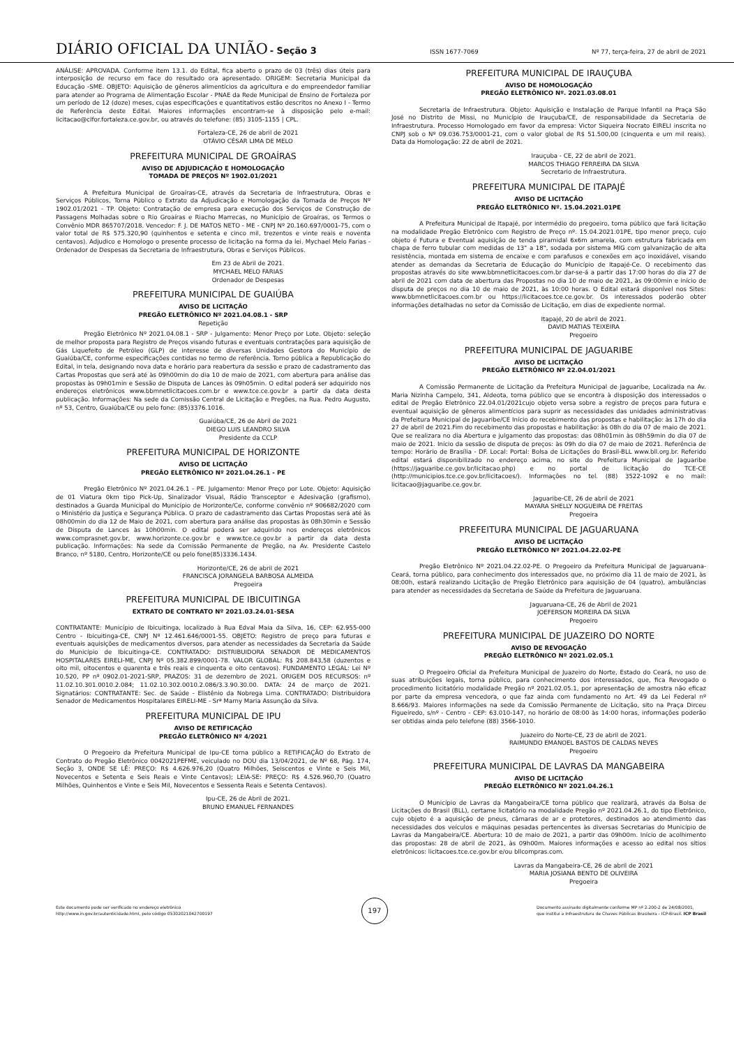DIÁRIO OFICIAL DA UNIÃO - Seção 3 ISSN 1677-7069 Nº 77, terça-feira, 27 de abril de 2021
ANÁLISE: APROVADA. Conforme item 13.1. do Edital, fica aberto o prazo de 03 (três) dias úteis para interposição de recurso em face do resultado ora apresentado. ORIGEM: Secretaria Municipal da Educação -SME. OBJETO: Aquisição de gêneros alimentícios da agricultura e do empreendedor familiar para atender ao Programa de Alimentação Escolar - PNAE da Rede Municipal de Ensino de Fortaleza por um período de 12 (doze) meses, cujas especificações e quantitativos estão descritos no Anexo I - Termo de Referência deste Edital. Maiores informações encontram-se à disposição pelo e-mail: licitacao@clfor.fortaleza.ce.gov.br, ou através do telefone: (85) 3105-1155 | CPL.
Fortaleza-CE, 26 de abril de 2021
OTÁVIO CÉSAR LIMA DE MELO
PREFEITURA MUNICIPAL DE GROAÍRAS
AVISO DE ADJUDICAÇÃO E HOMOLOGAÇÃO
TOMADA DE PREÇOS Nº 1902.01/2021
A Prefeitura Municipal de Groaíras-CE, através da Secretaria de Infraestrutura, Obras e Serviços Públicos, Torna Público o Extrato da Adjudicação e Homologação da Tomada de Preços Nº 1902.01/2021 - TP. Objeto: Contratação de empresa para execução dos Serviços de Construção de Passagens Molhadas sobre o Rio Groaíras e Riacho Marrecas, no Município de Groaíras, os Termos o Convênio MDR 865707/2018. Vencedor: F. J. DE MATOS NETO - ME - CNPJ Nº 20.160.697/0001-75, com o valor total de R$ 575.320,90 (quinhentos e setenta e cinco mil, trezentos e vinte reais e noventa centavos). Adjudico e Homologo o presente processo de licitação na forma da lei. Mychael Melo Farias - Ordenador de Despesas da Secretaria de Infraestrutura, Obras e Serviços Públicos.
Em 23 de Abril de 2021.
MYCHAEL MELO FARIAS
Ordenador de Despesas
PREFEITURA MUNICIPAL DE GUAIÚBA
AVISO DE LICITAÇÃO
PREGÃO ELETRÔNICO Nº 2021.04.08.1 - SRP
Repetição
Pregão Eletrônico Nº 2021.04.08.1 - SRP - Julgamento: Menor Preço por Lote. Objeto: seleção de melhor proposta para Registro de Preços visando futuras e eventuais contratações para aquisição de Gás Liquefeito de Petróleo (GLP) de interesse de diversas Unidades Gestora do Município de Guaiúba/CE, conforme especificações contidas no termo de referência. Torno pública a Republicação do Edital, in tela, designando nova data e horário para reabertura da sessão e prazo de cadastramento das Cartas Propostas que será até às 09h00min do dia 10 de maio de 2021, com abertura para análise das propostas às 09h01min e Sessão de Disputa de Lances às 09h05min. O edital poderá ser adquirido nos endereços eletrônicos www.bbmnetlicitacoes.com.br e www.tce.ce.gov.br a partir da data desta publicação. Informações: Na sede da Comissão Central de Licitação e Pregões, na Rua. Pedro Augusto, nº 53, Centro, Guaiúba/CE ou pelo fone: (85)3376.1016.
Guaiúba/CE, 26 de Abril de 2021
DIEGO LUIS LEANDRO SILVA
Presidente da CCLP
PREFEITURA MUNICIPAL DE HORIZONTE
AVISO DE LICITAÇÃO
PREGÃO ELETRÔNICO Nº 2021.04.26.1 - PE
Pregão Eletrônico Nº 2021.04.26.1 - PE. Julgamento: Menor Preço por Lote. Objeto: Aquisição de 01 Viatura 0km tipo Pick-Up, Sinalizador Visual, Rádio Transceptor e Adesivação (grafismo), destinados a Guarda Municipal do Município de Horizonte/Ce, conforme convênio nº 906682/2020 com o Ministério da Justiça e Segurança Pública. O prazo de cadastramento das Cartas Propostas será até às 08h00min do dia 12 de Maio de 2021, com abertura para análise das propostas às 08h30min e Sessão de Disputa de Lances às 10h00min. O edital poderá ser adquirido nos endereços eletrônicos www.comprasnet.gov.br, www.horizonte.ce.gov.br e www.tce.ce.gov.br a partir da data desta publicação. Informações: Na sede da Comissão Permanente de Pregão, na Av. Presidente Castelo Branco, nº 5180, Centro, Horizonte/CE ou pelo fone(85)3336.1434.
Horizonte/CE, 26 de abril de 2021
FRANCISCA JORANGELA BARBOSA ALMEIDA
Pregoeira
PREFEITURA MUNICIPAL DE IBICUITINGA
EXTRATO DE CONTRATO Nº 2021.03.24.01-SESA
CONTRATANTE: Município de Ibicuitinga, localizado à Rua Edval Maia da Silva, 16, CEP: 62.955-000 Centro - Ibicuitinga-CE, CNPJ Nº 12.461.646/0001-55. OBJETO: Registro de preço para futuras e eventuais aquisições de medicamentos diversos, para atender as necessidades da Secretaria da Saúde do Município de Ibicuitinga-CE. CONTRATADO: DISTRIBUIDORA SENADOR DE MEDICAMENTOS HOSPITALARES EIRELI-ME, CNPJ Nº 05.382.899/0001-78. VALOR GLOBAL: R$ 208.843,58 (duzentos e oito mil, oitocentos e quarenta e três reais e cinquenta e oito centavos). FUNDAMENTO LEGAL: Lei Nº 10.520, PP nº 0902.01-2021-SRP, PRAZOS: 31 de dezembro de 2021. ORIGEM DOS RECURSOS: nº 11.02.10.301.0010.2.084; 11.02.10.302.0010.2.086/3.3.90.30.00. DATA: 24 de março de 2021. Signatários: CONTRATANTE: Sec. de Saúde - Elistênio da Nobrega Lima. CONTRATADO: Distribuidora Senador de Medicamentos Hospitalares EIRELI-ME - Srª Marny Maria Assunção da Silva.
PREFEITURA MUNICIPAL DE IPU
AVISO DE RETIFICAÇÃO
PREGÃO ELETRÔNICO Nº 4/2021
O Pregoeiro da Prefeitura Municipal de Ipu-CE torna público a RETIFICAÇÃO do Extrato de Contrato do Pregão Eletrônico 0042021PEFME, veiculado no DOU dia 13/04/2021, de Nº 68, Pág. 174, Seção 3, ONDE SE LÊ: PREÇO: R$ 4.626.976,20 (Quatro Milhões, Seiscentos e Vinte e Seis Mil, Novecentos e Setenta e Seis Reais e Vinte Centavos); LEIA-SE: PREÇO: R$ 4.526.960,70 (Quatro Milhões, Quinhentos e Vinte e Seis Mil, Novecentos e Sessenta Reais e Setenta Centavos).
Ipu-CE, 26 de Abril de 2021.
BRUNO EMANUEL FERNANDES
PREFEITURA MUNICIPAL DE IRAUÇUBA
AVISO DE HOMOLOGAÇÃO
PREGÃO ELETRÔNICO Nº. 2021.03.08.01
Secretaria de Infraestrutura. Objeto: Aquisição e Instalação de Parque Infantil na Praça São José no Distrito de Missi, no Município de Irauçuba/CE, de responsabilidade da Secretaria de Infraestrutura. Processo Homologado em favor da empresa: Victor Siqueira Nocrato EIRELI inscrita no CNPJ sob o Nº 09.036.753/0001-21, com o valor global de R$ 51.500,00 (cinquenta e um mil reais). Data da Homologação: 22 de abril de 2021.
Irauçuba - CE, 22 de abril de 2021.
MARCOS THIAGO FERREIRA DA SILVA
Secretario de Infraestrutura.
PREFEITURA MUNICIPAL DE ITAPAJÉ
AVISO DE LICITAÇÃO
PREGÃO ELETRÔNICO Nº. 15.04.2021.01PE
A Prefeitura Municipal de Itapajé, por intermédio do pregoeiro, torna público que fará licitação na modalidade Pregão Eletrônico com Registro de Preço nº. 15.04.2021.01PE, tipo menor preço, cujo objeto é Futura e Eventual aquisição de tenda piramidal 6x6m amarela, com estrutura fabricada em chapa de ferro tubular com medidas de 13" a 18", sodada por sistema MIG com galvanização de alta resistência, montada em sistema de encaixe e com parafusos e conexões em aço inoxidável, visando atender as demandas da Secretaria de Educação do Município de Itapajé-Ce. O recebimento das propostas através do site www.bbmnetlicitacoes.com.br dar-se-á a partir das 17:00 horas do dia 27 de abril de 2021 com data de abertura das Propostas no dia 10 de maio de 2021, às 09:00min e início de disputa de preços no dia 10 de maio de 2021, às 10:00 horas. O Edital estará disponível nos Sites: www.bbmnetlicitacoes.com.br ou https://licitacoes.tce.ce.gov.br. Os interessados poderão obter informações detalhadas no setor da Comissão de Licitação, em dias de expediente normal.
Itapajé, 20 de abril de 2021.
DAVID MATIAS TEIXEIRA
Pregoeiro
PREFEITURA MUNICIPAL DE JAGUARIBE
AVISO DE LICITAÇÃO
PREGÃO ELETRÔNICO Nº 22.04.01/2021
A Comissão Permanente de Licitação da Prefeitura Municipal de Jaguaribe, Localizada na Av. Maria Nizinha Campelo, 341, Aldeota, torna público que se encontra à disposição dos interessados o edital de Pregão Eletrônico 22.04.01/2021cujo objeto versa sobre a registro de preços para futura e eventual aquisição de gêneros alimentícios para suprir as necessidades das unidades administrativas da Prefeitura Municipal de Jaguaribe/CE Início do recebimento das propostas e habilitação: às 17h do dia 27 de abril de 2021.Fim do recebimento das propostas e habilitação: às 08h do dia 07 de maio de 2021. Que se realizara no dia Abertura e julgamento das propostas: das 08h01min às 08h59min do dia 07 de maio de 2021. Início da sessão de disputa de preços: às 09h do dia 07 de maio de 2021. Referência de tempo: Horário de Brasília - DF. Local: Portal: Bolsa de Licitações do Brasil-BLL www.bll.org.br. Referido edital estará disponibilizado no endereço acima, no site do Prefeitura Municipal de Jaguaribe (https://jaguaribe.ce.gov.br/licitacao.php) e no portal de licitação do TCE-CE (http://municipios.tce.ce.gov.br/licitacoes/). Informações no tel. (88) 3522-1092 e no mail: licitacao@jaguaribe.ce.gov.br.
Jaguaribe-CE, 26 de abril de 2021
MAYARA SHELLY NOGUEIRA DE FREITAS
Pregoeira
PREFEITURA MUNICIPAL DE JAGUARUANA
AVISO DE LICITAÇÃO
PREGÃO ELETRÔNICO Nº 2021.04.22.02-PE
Pregão Eletrônico Nº 2021.04.22.02-PE. O Pregoeiro da Prefeitura Municipal de Jaguaruana-Ceará, torna público, para conhecimento dos interessados que, no próximo dia 11 de maio de 2021, às 08:00h, estará realizando Licitação de Pregão Eletrônico para aquisição de 04 (quatro), ambulâncias para atender as necessidades da Secretaria de Saúde da Prefeitura de Jaguaruana.
Jaguaruana-CE, 26 de Abril de 2021
JOEFERSON MOREIRA DA SILVA
Pregoeiro
PREFEITURA MUNICIPAL DE JUAZEIRO DO NORTE
AVISO DE REVOGAÇÃO
PREGÃO ELETRÔNICO Nº 2021.02.05.1
O Pregoeiro Oficial da Prefeitura Municipal de Juazeiro do Norte, Estado do Ceará, no uso de suas atribuições legais, torna público, para conhecimento dos interessados, que, fica Revogado o procedimento licitatório modalidade Pregão nº 2021.02.05.1, por apresentação de amostra não eficaz por parte da empresa vencedora, o que faz ainda com fundamento no Art. 49 da Lei Federal nº 8.666/93. Maiores informações na sede da Comissão Permanente de Licitação, sito na Praça Dirceu Figueiredo, s/nº - Centro - CEP: 63.010-147, no horário de 08:00 às 14:00 horas, informações poderão ser obtidas ainda pelo telefone (88) 3566-1010.
Juazeiro do Norte-CE, 23 de abril de 2021.
RAIMUNDO EMANOEL BASTOS DE CALDAS NEVES
Pregoeiro
PREFEITURA MUNICIPAL DE LAVRAS DA MANGABEIRA
AVISO DE LICITAÇÃO
PREGÃO ELETRÔNICO Nº 2021.04.26.1
O Município de Lavras da Mangabeira/CE torna público que realizará, através da Bolsa de Licitações do Brasil (BLL), certame licitatório na modalidade Pregão nº 2021.04.26.1, do tipo Eletrônico, cujo objeto é a aquisição de pneus, câmaras de ar e protetores, destinados ao atendimento das necessidades dos veículos e máquinas pesadas pertencentes às diversas Secretarias do Município de Lavras da Mangabeira/CE. Abertura: 10 de maio de 2021, a partir das 09h00m. Início de acolhimento das propostas: 28 de abril de 2021, às 09h00m. Maiores informações e acesso ao edital nos sítios eletrônicos: licitacoes.tce.ce.gov.br e/ou bllcompras.com.
Lavras da Mangabeira-CE, 26 de abril de 2021
MARIA JOSIANA BENTO DE OLIVEIRA
Pregoeira
Este documento pode ser verificado no endereço eletrônico
http://www.in.gov.br/autenticidade.html, pelo código 05302021042700197 197 Documento assinado digitalmente conforme MP nº 2.200-2 de 24/08/2001,
que institui a Infraestrutura de Chaves Públicas Brasileira - ICP-Brasil. ICP Brasil